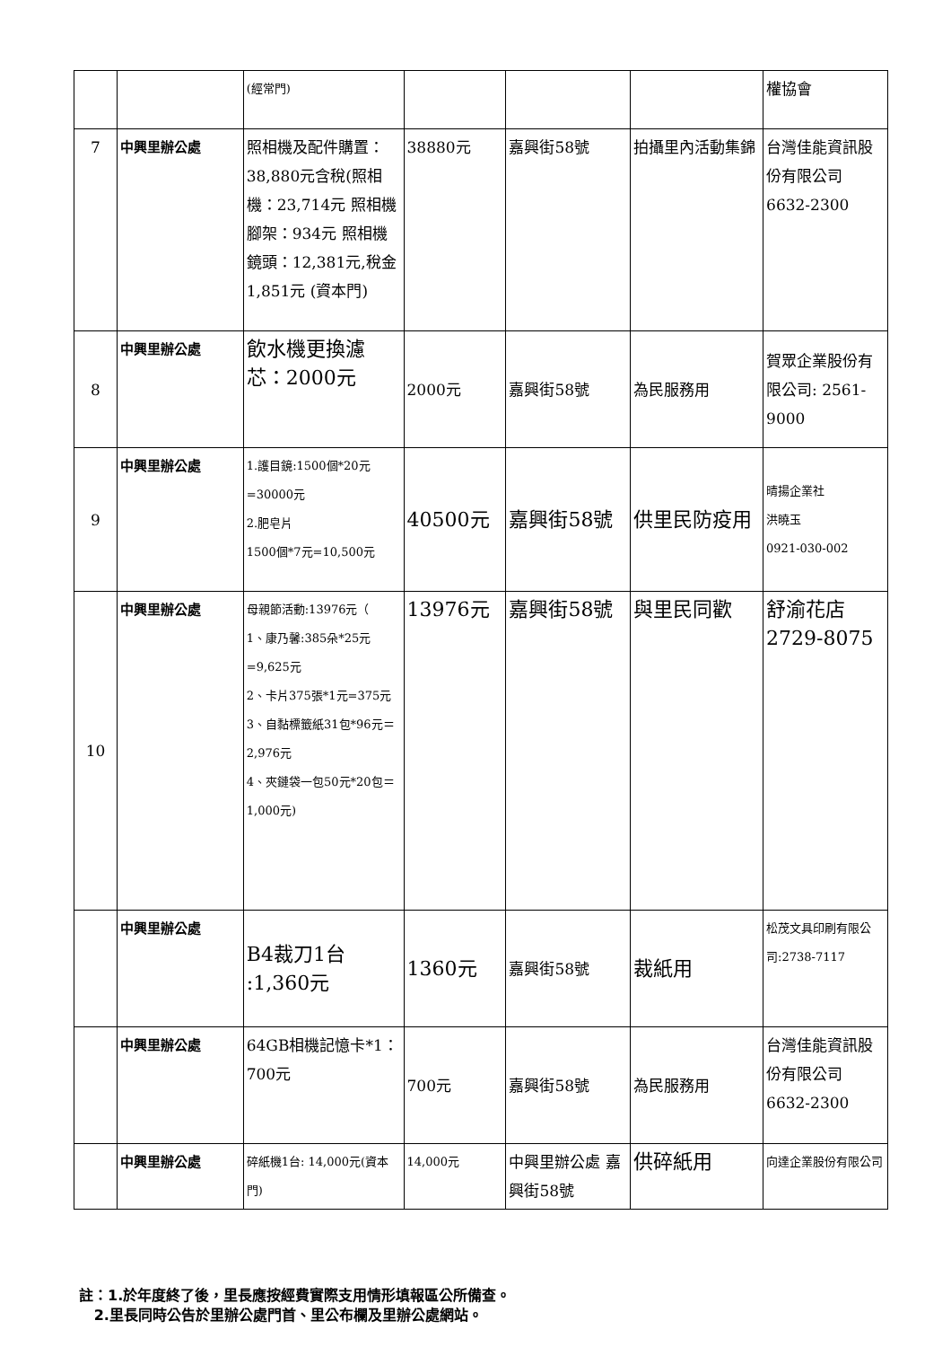| | | (經常門) | | | | 權協會 |
| 7 | 中興里辦公處 | 照相機及配件購置：38,880元含稅(照相機：23,714元 照相機腳架：934元 照相機鏡頭：12,381元,稅金1,851元 (資本門) | 38880元 | 嘉興街58號 | 拍攝里內活動集錦 | 台灣佳能資訊股份有限公司 6632-2300 |
| 8 | 中興里辦公處 | 飲水機更換濾芯：2000元 | 2000元 | 嘉興街58號 | 為民服務用 | 賀眾企業股份有限公司: 2561-9000 |
| 9 | 中興里辦公處 | 1.護目鏡:1500個*20元=30000元 2.肥皂片 1500個*7元=10,500元 | 40500元 | 嘉興街58號 | 供里民防疫用 | 晴揚企業社 洪曉玉 0921-030-002 |
| 10 | 中興里辦公處 | 母親節活動:13976元（ 1、康乃馨:385朵*25元=9,625元 2、卡片375張*1元=375元 3、自黏標籤紙31包*96元＝2,976元 4、夾鏈袋一包50元*20包＝1,000元) | 13976元 | 嘉興街58號 | 與里民同歡 | 舒渝花店 2729-8075 |
| | 中興里辦公處 | B4裁刀1台 :1,360元 | 1360元 | 嘉興街58號 | 裁紙用 | 松茂文具印刷有限公司:2738-7117 |
| | 中興里辦公處 | 64GB相機記憶卡*1：700元 | 700元 | 嘉興街58號 | 為民服務用 | 台灣佳能資訊股份有限公司 6632-2300 |
| | 中興里辦公處 | 碎紙機1台: 14,000元(資本門) | 14,000元 | 中興里辦公處 嘉興街58號 | 供碎紙用 | 向達企業股份有限公司 |
註：1.於年度終了後，里長應按經費實際支用情形填報區公所備查。
2.里長同時公告於里辦公處門首、里公布欄及里辦公處網站。